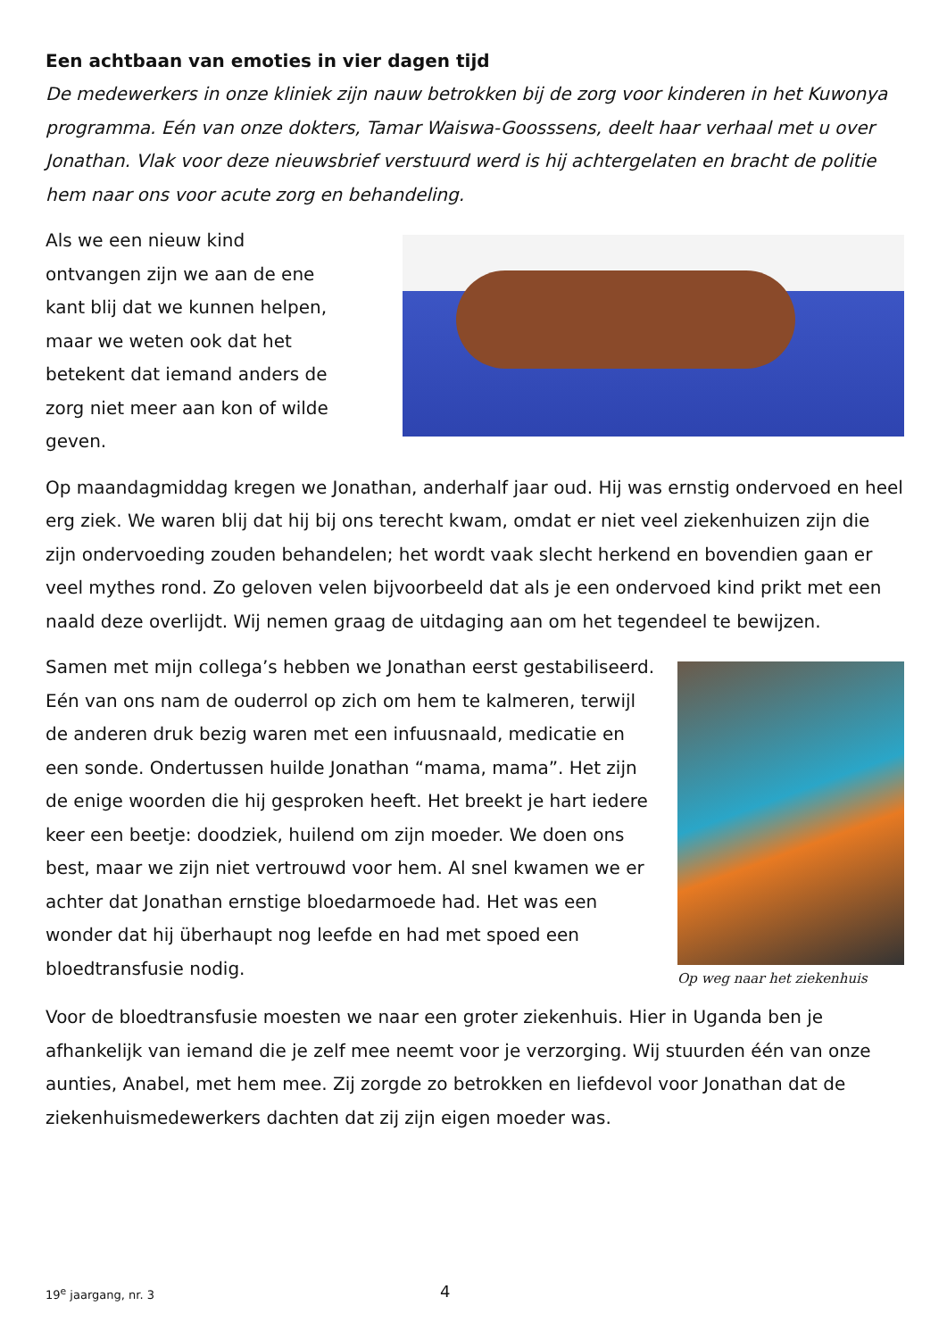Een achtbaan van emoties in vier dagen tijd
De medewerkers in onze kliniek zijn nauw betrokken bij de zorg voor kinderen in het Kuwonya programma. Eén van onze dokters, Tamar Waiswa-Goosssens, deelt haar verhaal met u over Jonathan. Vlak voor deze nieuwsbrief verstuurd werd is hij achtergelaten en bracht de politie hem naar ons voor acute zorg en behandeling.
Als we een nieuw kind ontvangen zijn we aan de ene kant blij dat we kunnen helpen, maar we weten ook dat het betekent dat iemand anders de zorg niet meer aan kon of wilde geven.
Op maandagmiddag kregen we Jonathan, anderhalf jaar oud. Hij was ernstig ondervoed en heel erg ziek. We waren blij dat hij bij ons terecht kwam, omdat er niet veel ziekenhuizen zijn die zijn ondervoeding zouden behandelen; het wordt vaak slecht herkend en bovendien gaan er veel mythes rond. Zo geloven velen bijvoorbeeld dat als je een ondervoed kind prikt met een naald deze overlijdt. Wij nemen graag de uitdaging aan om het tegendeel te bewijzen.
Samen met mijn collega’s hebben we Jonathan eerst gestabiliseerd. Eén van ons nam de ouderrol op zich om hem te kalmeren, terwijl de anderen druk bezig waren met een infuusnaald, medicatie en een sonde. Ondertussen huilde Jonathan “mama, mama”. Het zijn de enige woorden die hij gesproken heeft. Het breekt je hart iedere keer een beetje: doodziek, huilend om zijn moeder. We doen ons best, maar we zijn niet vertrouwd voor hem. Al snel kwamen we er achter dat Jonathan ernstige bloedarmoede had. Het was een wonder dat hij überhaupt nog leefde en had met spoed een bloedtransfusie nodig.
Op weg naar het ziekenhuis
Voor de bloedtransfusie moesten we naar een groter ziekenhuis. Hier in Uganda ben je afhankelijk van iemand die je zelf mee neemt voor je verzorging. Wij stuurden één van onze aunties, Anabel, met hem mee. Zij zorgde zo betrokken en liefdevol voor Jonathan dat de ziekenhuismedewerkers dachten dat zij zijn eigen moeder was.
19<sup>e</sup> jaargang, nr. 3 4